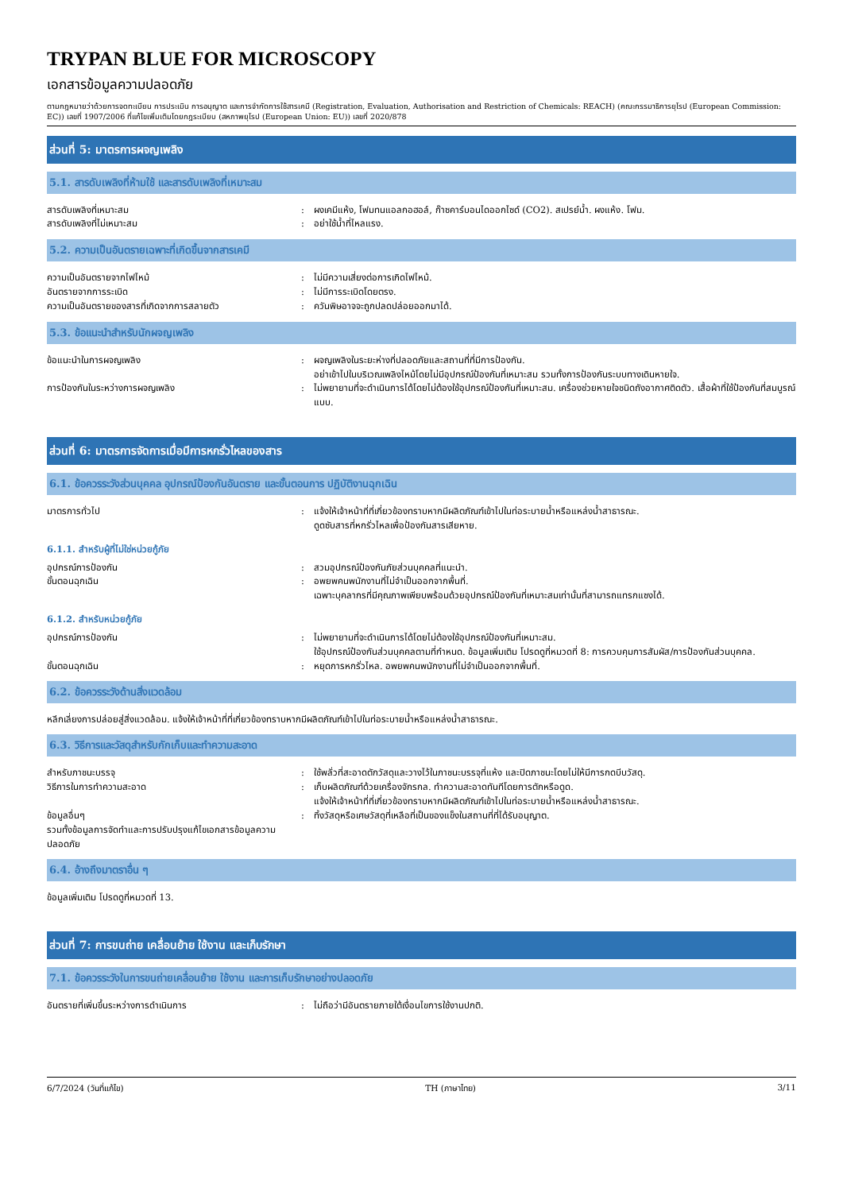TRYPAN BLUE FOR MICROSCOPY
เอกสารข้อมูลความปลอดภัย
ตามกฎหมายว่าด้วยการจดทะเบียน การประเมิน การอนุญาต และการจำกัดการใช้สารเคมี (Registration, Evaluation, Authorisation and Restriction of Chemicals: REACH) (คณะกรรมาธิการยุโรป (European Commission: EC)) เลขที่ 1907/2006 ที่แก้ไขเพิ่มเติมโดยกฎระเบียบ (สหภาพยุโรป (European Union: EU)) เลขที่ 2020/878
ส่วนที่ 5: มาตรการผจญเพลิง
5.1. สารดับเพลิงที่ห้ามใช้ และสารดับเพลิงที่เหมาะสม
สารดับเพลิงที่เหมาะสม : ผงเคมีแห้ง, โฟมทนแอลกอฮอล์, ก๊าซคาร์บอนไดออกไซด์ (CO2). สเปรย์น้ำ. ผงแห้ง. โฟม.
สารดับเพลิงที่ไม่เหมาะสม : อย่าใช้น้ำที่ไหลแรง.
5.2. ความเป็นอันตรายเฉพาะที่เกิดขึ้นจากสารเคมี
ความเป็นอันตรายจากไฟไหม้ : ไม่มีความเสี่ยงต่อการเกิดไฟไหม้.
อันตรายจากการระเบิด : ไม่มีการระเบิดโดยตรง.
ความเป็นอันตรายของสารที่เกิดจากการสลายตัว : ควันพิษอาจจะถูกปลดปล่อยออกมาได้.
5.3. ข้อแนะนำสำหรับนักผจญเพลิง
ข้อแนะนำในการผจญเพลิง : ผจญเพลิงในระยะห่างที่ปลอดภัยและสถานที่ที่มีการป้องกัน.
อย่าเข้าไปในบริเวณเพลิงไหม้โดยไม่มีอุปกรณ์ป้องกันที่เหมาะสม รวมทั้งการป้องกันระบบทางเดินหายใจ.
การป้องกันในระหว่างการผจญเพลิง : ไม่พยายามที่จะดำเนินการได้โดยไม่ต้องใช้อุปกรณ์ป้องกันที่เหมาะสม. เครื่องช่วยหายใจชนิดถังอากาศติดตัว. เสื้อผ้าที่ใช้ป้องกันที่สมบูรณ์แบบ.
ส่วนที่ 6: มาตรการจัดการเมื่อมีการหกรั่วไหลของสาร
6.1. ข้อควรระวังส่วนบุคคล อุปกรณ์ป้องกันอันตราย และขั้นตอนการ ปฏิบัติงานฉุกเฉิน
มาตรการทั่วไป : แจ้งให้เจ้าหน้าที่ที่เกี่ยวข้องทราบหากมีผลิตภัณฑ์เข้าไปในท่อระบายน้ำหรือแหล่งน้ำสาธารณะ.
ดูดซับสารที่หกรั่วไหลเพื่อป้องกันสารเสียหาย.
6.1.1. สำหรับผู้ที่ไม่ใช่หน่วยกู้ภัย
อุปกรณ์การป้องกัน : สวมอุปกรณ์ป้องกันภัยส่วนบุคคลที่แนะนำ.
ขั้นตอนฉุกเฉิน : อพยพคนพนักงานที่ไม่จำเป็นออกจากพื้นที่.
เฉพาะบุคลากรที่มีคุณภาพเพียบพร้อมด้วยอุปกรณ์ป้องกันที่เหมาะสมเท่านั้นที่สามารถแทรกแซงได้.
6.1.2. สำหรับหน่วยกู้ภัย
อุปกรณ์การป้องกัน : ไม่พยายามที่จะดำเนินการได้โดยไม่ต้องใช้อุปกรณ์ป้องกันที่เหมาะสม.
ใช้อุปกรณ์ป้องกันส่วนบุคคลตามที่กำหนด. ข้อมูลเพิ่มเติม โปรดดูที่หมวดที่ 8: การควบคุมการสัมผัส/การป้องกันส่วนบุคคล.
ขั้นตอนฉุกเฉิน : หยุดการหกรั่วไหล. อพยพคนพนักงานที่ไม่จำเป็นออกจากพื้นที่.
6.2. ข้อควรระวังด้านสิ่งแวดล้อม
หลีกเลี่ยงการปล่อยสู่สิ่งแวดล้อม. แจ้งให้เจ้าหน้าที่ที่เกี่ยวข้องทราบหากมีผลิตภัณฑ์เข้าไปในท่อระบายน้ำหรือแหล่งน้ำสาธารณะ.
6.3. วิธีการและวัสดุสำหรับกักเก็บและทำความสะอาด
สำหรับภาชนะบรรจุ : ใช้พลั่วที่สะอาดตักวัสดุและวางไว้ในภาชนะบรรจุที่แห้ง และปิดภาชนะโดยไม่ให้มีการกดบีบวัสดุ.
วิธีการในการทำความสะอาด : เก็บผลิตภัณฑ์ด้วยเครื่องจักรกล. ทำความสะอาดทันทีโดยการตักหรือดูด.
แจ้งให้เจ้าหน้าที่ที่เกี่ยวข้องทราบหากมีผลิตภัณฑ์เข้าไปในท่อระบายน้ำหรือแหล่งน้ำสาธารณะ.
ข้อมูลอื่นๆ
รวมทั้งข้อมูลการจัดทำและการปรับปรุงแก้ไขเอกสารข้อมูลความปลอดภัย
: ทิ้งวัสดุหรือเศษวัสดุที่เหลือที่เป็นของแข็งในสถานที่ที่ได้รับอนุญาต.
6.4. อ้างถึงมาตราอื่น ๆ
ข้อมูลเพิ่มเติม โปรดดูที่หมวดที่ 13.
ส่วนที่ 7: การขนถ่าย เคลื่อนย้าย ใช้งาน และเก็บรักษา
7.1. ข้อควรระวังในการขนถ่ายเคลื่อนย้าย ใช้งาน และการเก็บรักษาอย่างปลอดภัย
อันตรายที่เพิ่มขึ้นระหว่างการดำเนินการ : ไม่ถือว่ามีอันตรายภายใต้เงื่อนไขการใช้งานปกติ.
6/7/2024 (วันที่แก้ไข) TH (ภาษาไทย) 3/11